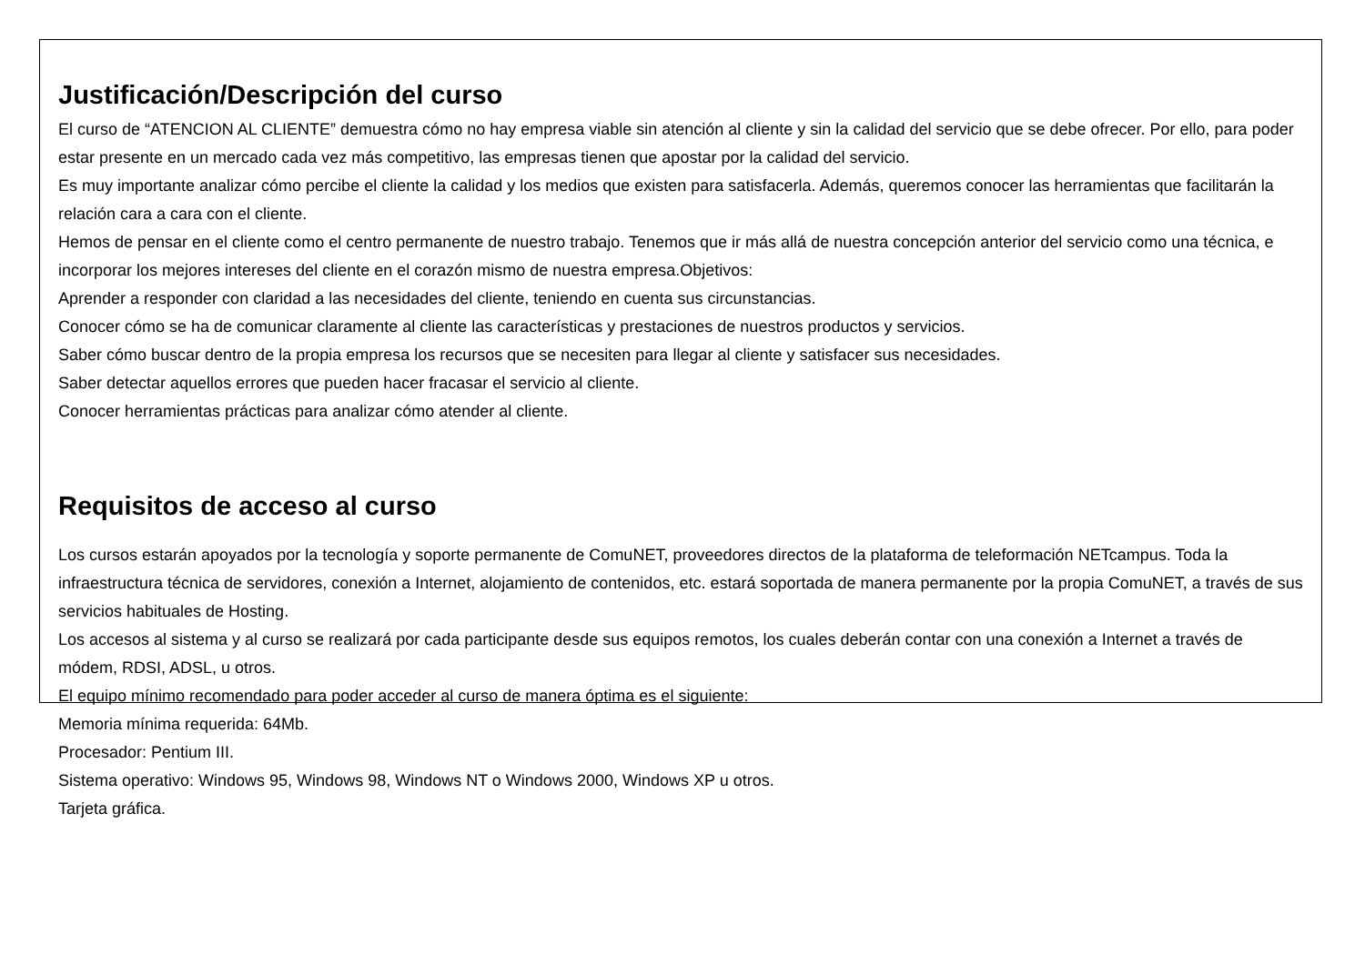Justificación/Descripción del curso
El curso de “ATENCION AL CLIENTE” demuestra cómo no hay empresa viable sin atención al cliente y sin la calidad del servicio que se debe ofrecer. Por ello, para poder estar presente en un mercado cada vez más competitivo, las empresas tienen que apostar por la calidad del servicio.
Es muy importante analizar cómo percibe el cliente la calidad y los medios que existen para satisfacerla. Además, queremos conocer las herramientas que facilitarán la relación cara a cara con el cliente.
Hemos de pensar en el cliente como el centro permanente de nuestro trabajo. Tenemos que ir más allá de nuestra concepción anterior del servicio como una técnica, e incorporar los mejores intereses del cliente en el corazón mismo de nuestra empresa.Objetivos:
Aprender a responder con claridad a las necesidades del cliente, teniendo en cuenta sus circunstancias.
Conocer cómo se ha de comunicar claramente al cliente las características y prestaciones de nuestros productos y servicios.
Saber cómo buscar dentro de la propia empresa los recursos que se necesiten para llegar al cliente y satisfacer sus necesidades.
Saber detectar aquellos errores que pueden hacer fracasar el servicio al cliente.
Conocer herramientas prácticas para analizar cómo atender al cliente.
Requisitos de acceso al curso
Los cursos estarán apoyados por la tecnología y soporte permanente de ComuNET, proveedores directos de la plataforma de teleformación NETcampus. Toda la infraestructura técnica de servidores, conexión a Internet, alojamiento de contenidos, etc. estará soportada de manera permanente por la propia ComuNET, a través de sus servicios habituales de Hosting.
Los accesos al sistema y al curso se realizará por cada participante desde sus equipos remotos, los cuales deberán contar con una conexión a Internet a través de módem, RDSI, ADSL, u otros.
El equipo mínimo recomendado para poder acceder al curso de manera óptima es el siguiente:
Memoria mínima requerida: 64Mb.
Procesador: Pentium III.
Sistema operativo: Windows 95, Windows 98, Windows NT o Windows 2000, Windows XP u otros.
Tarjeta gráfica.